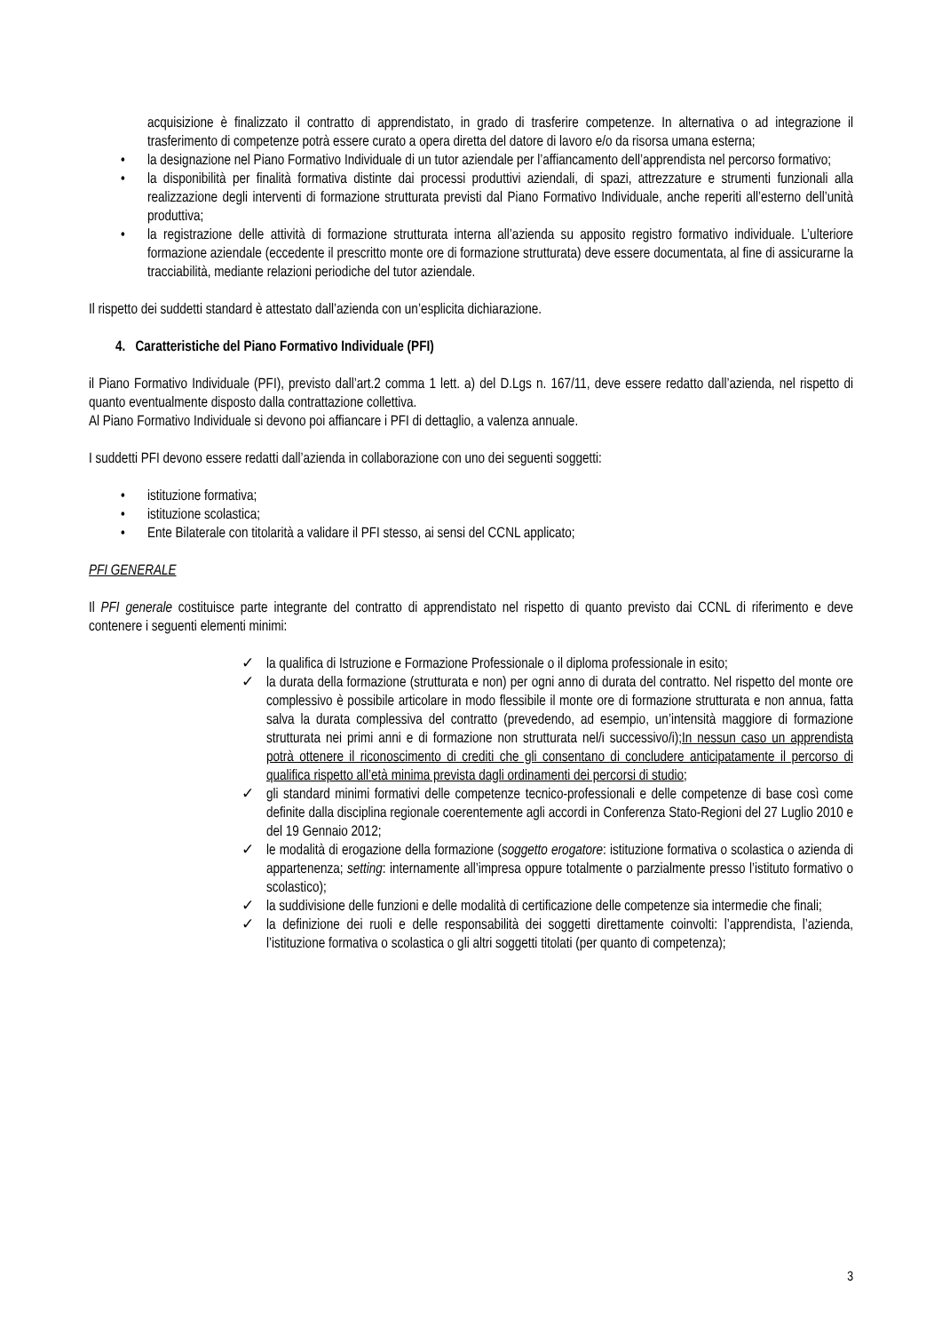acquisizione è finalizzato il contratto di apprendistato, in grado di trasferire competenze. In alternativa o ad integrazione il trasferimento di competenze potrà essere curato a opera diretta del datore di lavoro e/o da risorsa umana esterna;
• la designazione nel Piano Formativo Individuale di un tutor aziendale per l’affiancamento dell’apprendista nel percorso formativo;
• la disponibilità per finalità formativa distinte dai processi produttivi aziendali, di spazi, attrezzature e strumenti funzionali alla realizzazione degli interventi di formazione strutturata previsti dal Piano Formativo Individuale, anche reperiti all’esterno dell’unità produttiva;
• la registrazione delle attività di formazione strutturata interna all’azienda su apposito registro formativo individuale. L’ulteriore formazione aziendale (eccedente il prescritto monte ore di formazione strutturata) deve essere documentata, al fine di assicurarne la tracciabilità, mediante relazioni periodiche del tutor aziendale.
Il rispetto dei suddetti standard è attestato dall’azienda con un’esplicita dichiarazione.
4. Caratteristiche del Piano Formativo Individuale (PFI)
il Piano Formativo Individuale (PFI), previsto dall’art.2 comma 1 lett. a) del D.Lgs n. 167/11, deve essere redatto dall’azienda, nel rispetto di quanto eventualmente disposto dalla contrattazione collettiva.
Al Piano Formativo Individuale si devono poi affiancare i PFI di dettaglio, a valenza annuale.
I suddetti PFI devono essere redatti dall’azienda in collaborazione con uno dei seguenti soggetti:
• istituzione formativa;
• istituzione scolastica;
• Ente Bilaterale con titolarità a validare il PFI stesso, ai sensi del CCNL applicato;
PFI GENERALE
Il PFI generale costituisce parte integrante del contratto di apprendistato nel rispetto di quanto previsto dai CCNL di riferimento e deve contenere i seguenti elementi minimi:
✓ la qualifica di Istruzione e Formazione Professionale o il diploma professionale in esito;
✓ la durata della formazione (strutturata e non) per ogni anno di durata del contratto. Nel rispetto del monte ore complessivo è possibile articolare in modo flessibile il monte ore di formazione strutturata e non annua, fatta salva la durata complessiva del contratto (prevedendo, ad esempio, un’intensità maggiore di formazione strutturata nei primi anni e di formazione non strutturata nel/i successivo/i);In nessun caso un apprendista potrà ottenere il riconoscimento di crediti che gli consentano di concludere anticipatamente il percorso di qualifica rispetto all’età minima prevista dagli ordinamenti dei percorsi di studio;
✓ gli standard minimi formativi delle competenze tecnico-professionali e delle competenze di base così come definite dalla disciplina regionale coerentemente agli accordi in Conferenza Stato-Regioni del 27 Luglio 2010 e del 19 Gennaio 2012;
✓ le modalità di erogazione della formazione (soggetto erogatore: istituzione formativa o scolastica o azienda di appartenenza; setting: internamente all’impresa oppure totalmente o parzialmente presso l’istituto formativo o scolastico);
✓ la suddivisione delle funzioni e delle modalità di certificazione delle competenze sia intermedie che finali;
✓ la definizione dei ruoli e delle responsabilità dei soggetti direttamente coinvolti: l’apprendista, l’azienda, l’istituzione formativa o scolastica o gli altri soggetti titolati (per quanto di competenza);
3